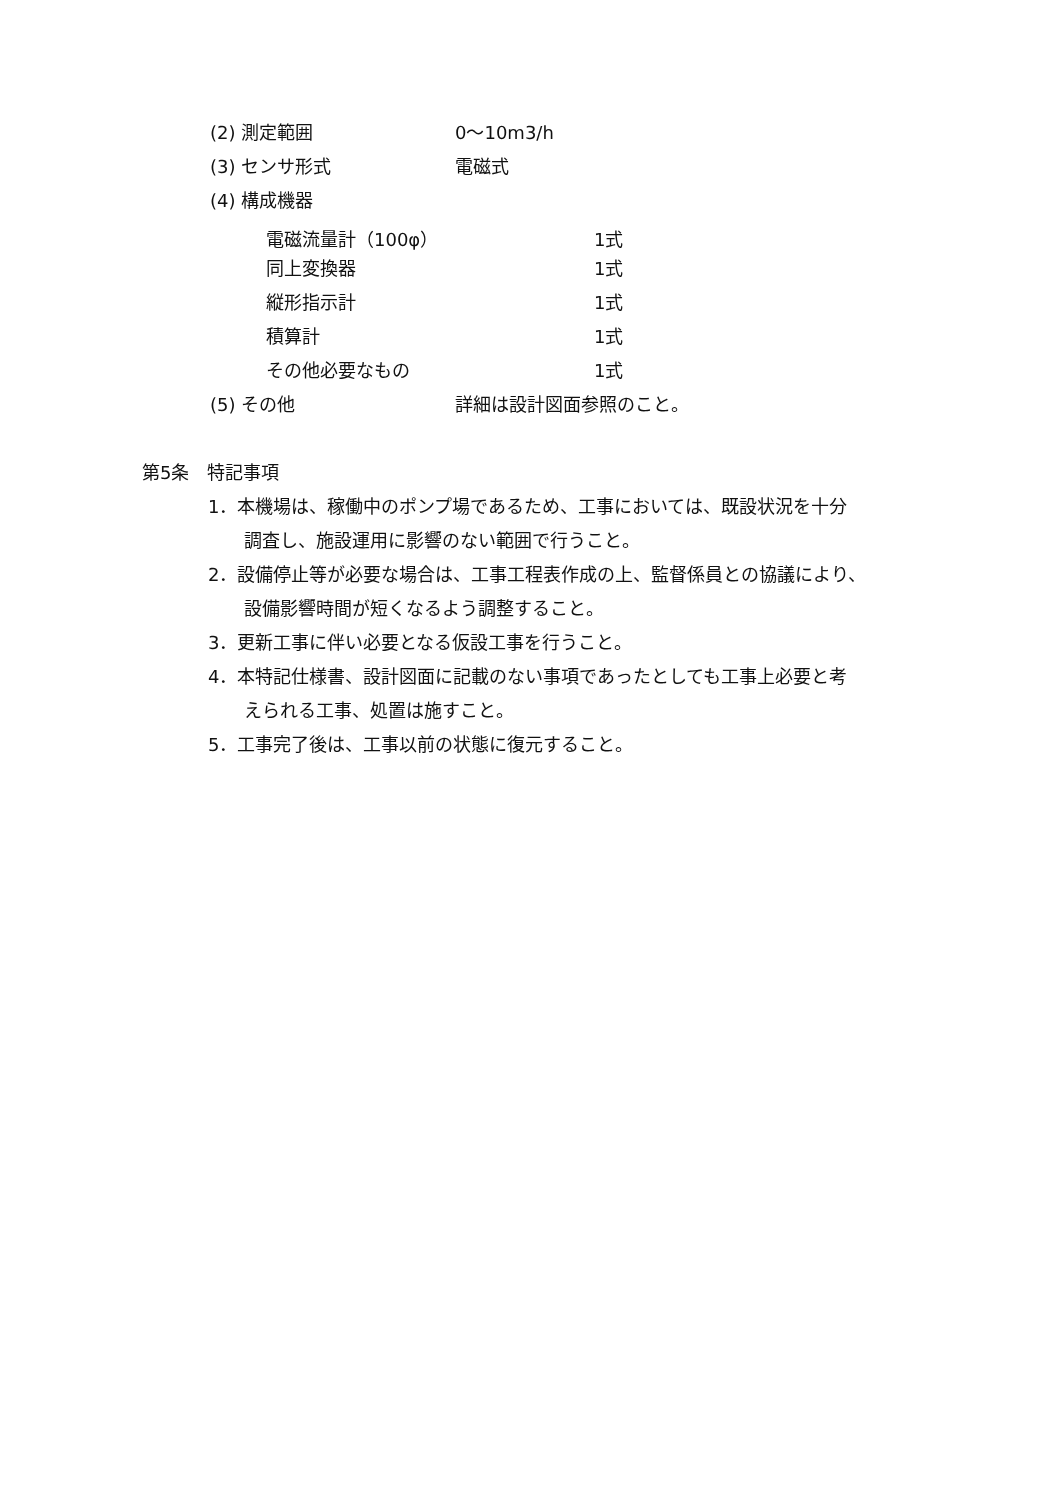(2) 測定範囲 0～10m3/h
(3) センサ形式 電磁式
(4) 構成機器
電磁流量計（100φ） 1式
同上変換器 1式
縦形指示計 1式
積算計 1式
その他必要なもの 1式
(5) その他 詳細は設計図面参照のこと。
第5条　特記事項
1．本機場は、稼働中のポンプ場であるため、工事においては、既設状況を十分
調査し、施設運用に影響のない範囲で行うこと。
2．設備停止等が必要な場合は、工事工程表作成の上、監督係員との協議により、
設備影響時間が短くなるよう調整すること。
3．更新工事に伴い必要となる仮設工事を行うこと。
4．本特記仕様書、設計図面に記載のない事項であったとしても工事上必要と考
えられる工事、処置は施すこと。
5．工事完了後は、工事以前の状態に復元すること。